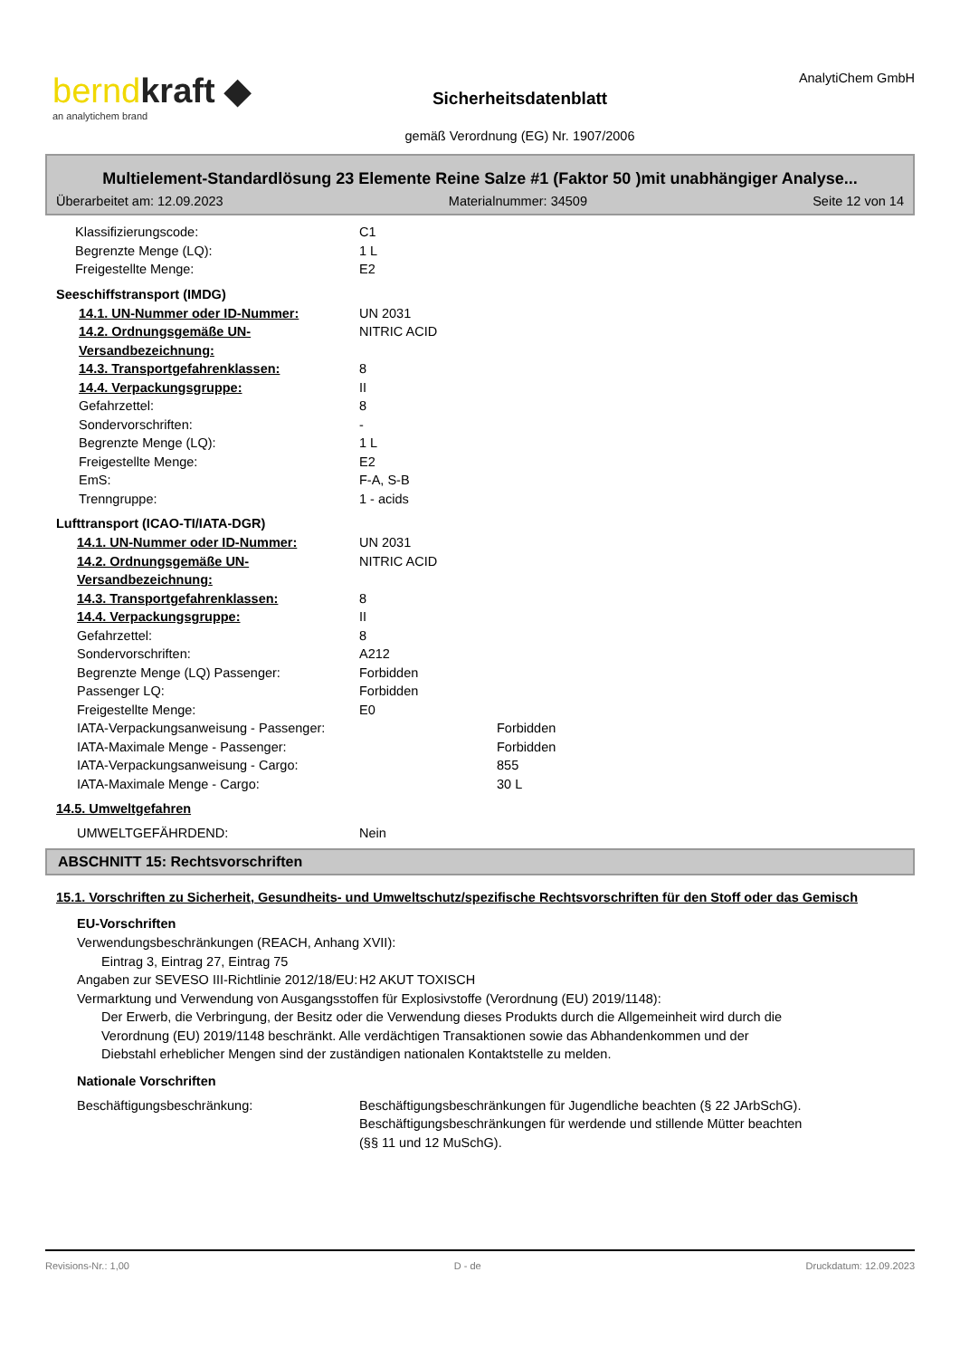berndkraft ◆
an analytichem brand
Sicherheitsdatenblatt
gemäß Verordnung (EG) Nr. 1907/2006
AnalytiChem GmbH
Multielement-Standardlösung 23 Elemente Reine Salze #1 (Faktor 50 )mit unabhängiger Analyse...
Überarbeitet am: 12.09.2023 Materialnummer: 34509 Seite 12 von 14
Klassifizierungscode: C1
Begrenzte Menge (LQ): 1 L
Freigestellte Menge: E2
Seeschiffstransport (IMDG)
14.1. UN-Nummer oder ID-Nummer: UN 2031
14.2. Ordnungsgemäße UN-Versandbezeichnung:
NITRIC ACID
14.3. Transportgefahrenklassen: 8
14.4. Verpackungsgruppe: II
Gefahrzettel: 8
Sondervorschriften: -
Begrenzte Menge (LQ): 1 L
Freigestellte Menge: E2
EmS: F-A, S-B
Trenngruppe: 1 - acids
Lufttransport (ICAO-TI/IATA-DGR)
14.1. UN-Nummer oder ID-Nummer: UN 2031
14.2. Ordnungsgemäße UN-Versandbezeichnung:
NITRIC ACID
14.3. Transportgefahrenklassen: 8
14.4. Verpackungsgruppe: II
Gefahrzettel: 8
Sondervorschriften: A212
Begrenzte Menge (LQ) Passenger: Forbidden
Passenger LQ: Forbidden
Freigestellte Menge: E0
IATA-Verpackungsanweisung - Passenger: Forbidden
IATA-Maximale Menge - Passenger: Forbidden
IATA-Verpackungsanweisung - Cargo: 855
IATA-Maximale Menge - Cargo: 30 L
14.5. Umweltgefahren
UMWELTGEFÄHRDEND: Nein
ABSCHNITT 15: Rechtsvorschriften
15.1. Vorschriften zu Sicherheit, Gesundheits- und Umweltschutz/spezifische Rechtsvorschriften für den Stoff oder das Gemisch
EU-Vorschriften
Verwendungsbeschränkungen (REACH, Anhang XVII):
Eintrag 3, Eintrag 27, Eintrag 75
Angaben zur SEVESO III-Richtlinie 2012/18/EU:
H2 AKUT TOXISCH
Vermarktung und Verwendung von Ausgangsstoffen für Explosivstoffe (Verordnung (EU) 2019/1148):
Der Erwerb, die Verbringung, der Besitz oder die Verwendung dieses Produkts durch die Allgemeinheit wird durch die Verordnung (EU) 2019/1148 beschränkt. Alle verdächtigen Transaktionen sowie das Abhandenkommen und der Diebstahl erheblicher Mengen sind der zuständigen nationalen Kontaktstelle zu melden.
Nationale Vorschriften
Beschäftigungsbeschränkung: Beschäftigungsbeschränkungen für Jugendliche beachten (§ 22 JArbSchG). Beschäftigungsbeschränkungen für werdende und stillende Mütter beachten (§§ 11 und 12 MuSchG).
Revisions-Nr.: 1,00 D - de Druckdatum: 12.09.2023